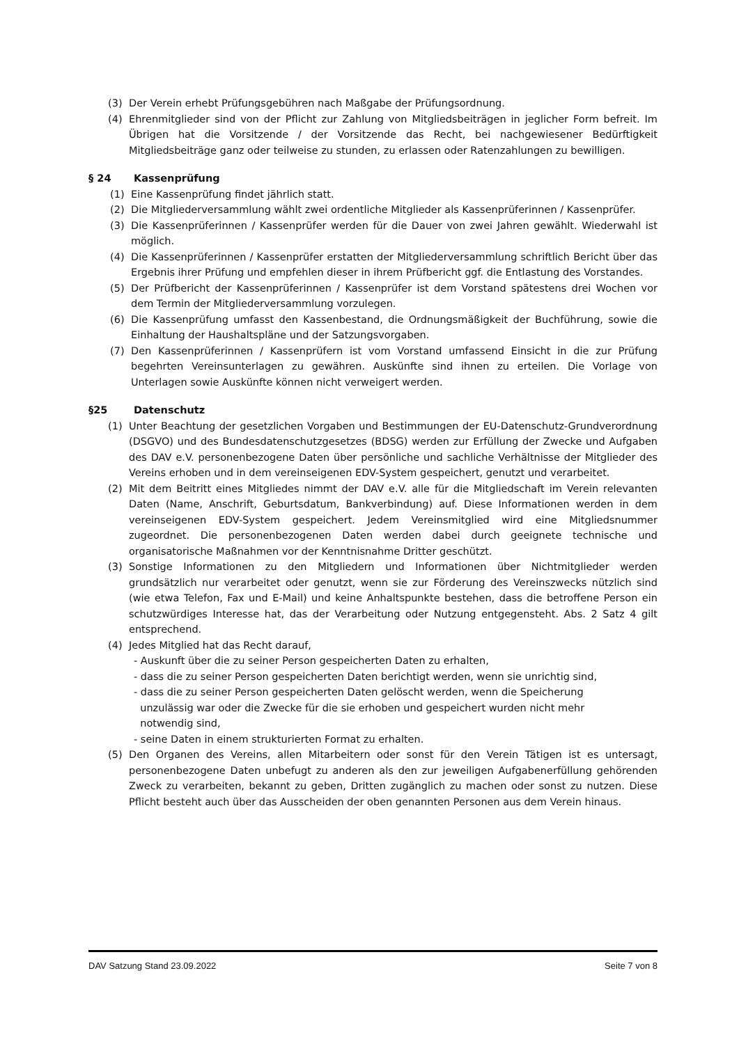(3) Der Verein erhebt Prüfungsgebühren nach Maßgabe der Prüfungsordnung.
(4) Ehrenmitglieder sind von der Pflicht zur Zahlung von Mitgliedsbeiträgen in jeglicher Form befreit. Im Übrigen hat die Vorsitzende / der Vorsitzende das Recht, bei nachgewiesener Bedürftigkeit Mitgliedsbeiträge ganz oder teilweise zu stunden, zu erlassen oder Ratenzahlungen zu bewilligen.
§ 24 Kassenprüfung
(1) Eine Kassenprüfung findet jährlich statt.
(2) Die Mitgliederversammlung wählt zwei ordentliche Mitglieder als Kassenprüferinnen / Kassenprüfer.
(3) Die Kassenprüferinnen / Kassenprüfer werden für die Dauer von zwei Jahren gewählt. Wiederwahl ist möglich.
(4) Die Kassenprüferinnen / Kassenprüfer erstatten der Mitgliederversammlung schriftlich Bericht über das Ergebnis ihrer Prüfung und empfehlen dieser in ihrem Prüfbericht ggf. die Entlastung des Vorstandes.
(5) Der Prüfbericht der Kassenprüferinnen / Kassenprüfer ist dem Vorstand spätestens drei Wochen vor dem Termin der Mitgliederversammlung vorzulegen.
(6) Die Kassenprüfung umfasst den Kassenbestand, die Ordnungsmäßigkeit der Buchführung, sowie die Einhaltung der Haushaltspläne und der Satzungsvorgaben.
(7) Den Kassenprüferinnen / Kassenprüfern ist vom Vorstand umfassend Einsicht in die zur Prüfung begehrten Vereinsunterlagen zu gewähren. Auskünfte sind ihnen zu erteilen. Die Vorlage von Unterlagen sowie Auskünfte können nicht verweigert werden.
§25 Datenschutz
(1) Unter Beachtung der gesetzlichen Vorgaben und Bestimmungen der EU-Datenschutz-Grundverordnung (DSGVO) und des Bundesdatenschutzgesetzes (BDSG) werden zur Erfüllung der Zwecke und Aufgaben des DAV e.V. personenbezogene Daten über persönliche und sachliche Verhältnisse der Mitglieder des Vereins erhoben und in dem vereinseigenen EDV-System gespeichert, genutzt und verarbeitet.
(2) Mit dem Beitritt eines Mitgliedes nimmt der DAV e.V. alle für die Mitgliedschaft im Verein relevanten Daten (Name, Anschrift, Geburtsdatum, Bankverbindung) auf. Diese Informationen werden in dem vereinseigenen EDV-System gespeichert. Jedem Vereinsmitglied wird eine Mitgliedsnummer zugeordnet. Die personenbezogenen Daten werden dabei durch geeignete technische und organisatorische Maßnahmen vor der Kenntnisnahme Dritter geschützt.
(3) Sonstige Informationen zu den Mitgliedern und Informationen über Nichtmitglieder werden grundsätzlich nur verarbeitet oder genutzt, wenn sie zur Förderung des Vereinszwecks nützlich sind (wie etwa Telefon, Fax und E-Mail) und keine Anhaltspunkte bestehen, dass die betroffene Person ein schutzwürdiges Interesse hat, das der Verarbeitung oder Nutzung entgegensteht. Abs. 2 Satz 4 gilt entsprechend.
(4) Jedes Mitglied hat das Recht darauf,
- Auskunft über die zu seiner Person gespeicherten Daten zu erhalten,
- dass die zu seiner Person gespeicherten Daten berichtigt werden, wenn sie unrichtig sind,
- dass die zu seiner Person gespeicherten Daten gelöscht werden, wenn die Speicherung
unzulässig war oder die Zwecke für die sie erhoben und gespeichert wurden nicht mehr
notwendig sind,
- seine Daten in einem strukturierten Format zu erhalten.
(5) Den Organen des Vereins, allen Mitarbeitern oder sonst für den Verein Tätigen ist es untersagt, personenbezogene Daten unbefugt zu anderen als den zur jeweiligen Aufgabenerfüllung gehörenden Zweck zu verarbeiten, bekannt zu geben, Dritten zugänglich zu machen oder sonst zu nutzen. Diese Pflicht besteht auch über das Ausscheiden der oben genannten Personen aus dem Verein hinaus.
DAV Satzung Stand 23.09.2022 Seite 7 von 8